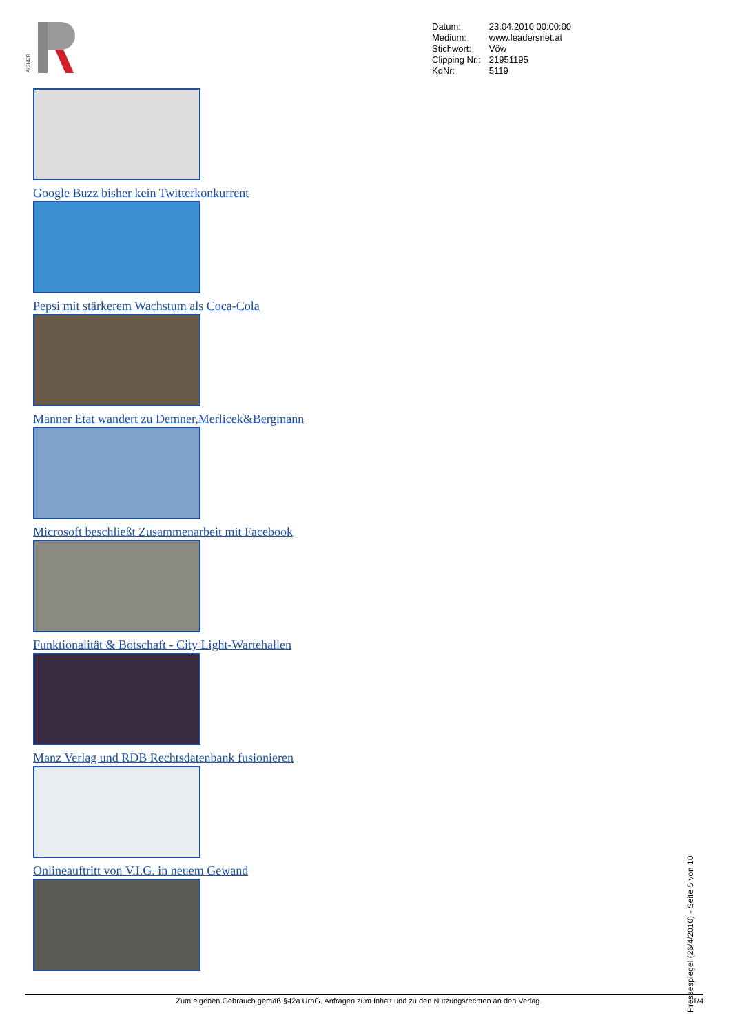AiGNER
| Datum: | 23.04.2010 00:00:00 |
| Medium: | www.leadersnet.at |
| Stichwort: | Vöw |
| Clipping Nr.: | 21951195 |
| KdNr: | 5119 |
Google Buzz bisher kein Twitterkonkurrent
Pepsi mit stärkerem Wachstum als Coca-Cola
Manner Etat wandert zu Demner,Merlicek&Bergmann
Microsoft beschließt Zusammenarbeit mit Facebook
Funktionalität & Botschaft - City Light-Wartehallen
Manz Verlag und RDB Rechtsdatenbank fusionieren
Onlineauftritt von V.I.G. in neuem Gewand
Zum eigenen Gebrauch gemäß §42a UrhG. Anfragen zum Inhalt und zu den Nutzungsrechten an den Verlag. 1/4
Pressespiegel (26/4/2010) - Seite 5 von 10